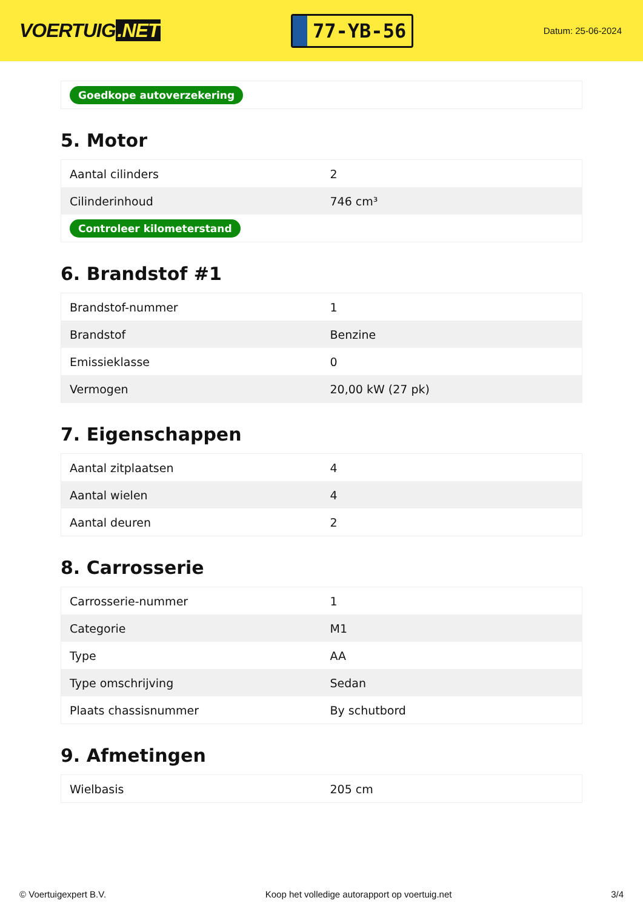VOERTUIG.NET
77-YB-56
Datum: 25-06-2024
| Goedkope autoverzekering |
5. Motor
| Aantal cilinders | 2 |
| Cilinderinhoud | 746 cm³ |
| Controleer kilometerstand | |
6. Brandstof #1
| Brandstof-nummer | 1 |
| Brandstof | Benzine |
| Emissieklasse | 0 |
| Vermogen | 20,00 kW (27 pk) |
7. Eigenschappen
| Aantal zitplaatsen | 4 |
| Aantal wielen | 4 |
| Aantal deuren | 2 |
8. Carrosserie
| Carrosserie-nummer | 1 |
| Categorie | M1 |
| Type | AA |
| Type omschrijving | Sedan |
| Plaats chassisnummer | By schutbord |
9. Afmetingen
| Wielbasis | 205 cm |
© Voertuigexpert B.V. Koop het volledige autorapport op voertuig.net 3/4